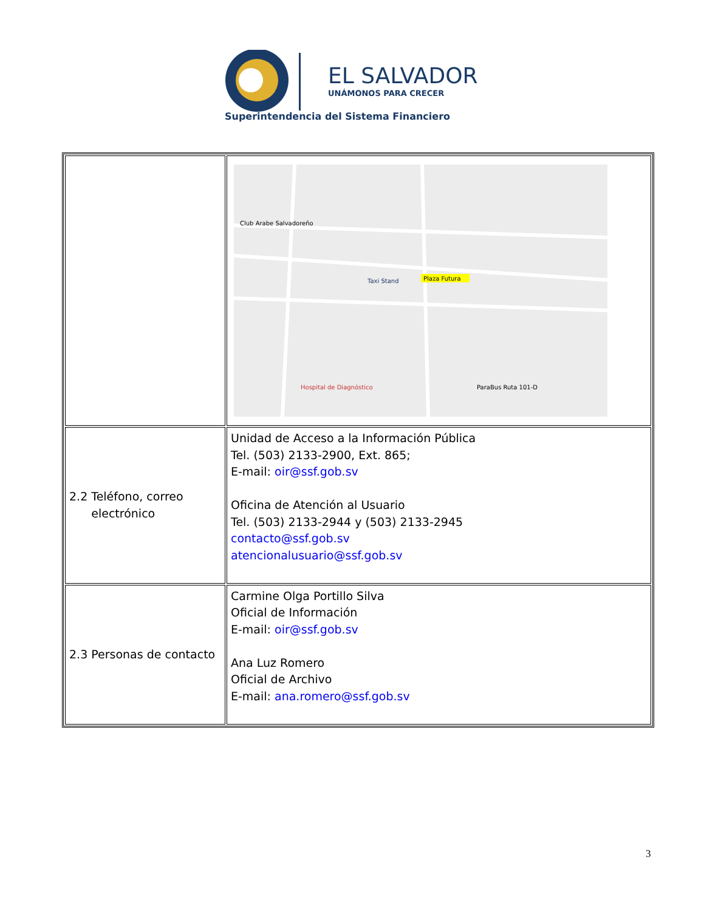EL SALVADOR
UNÁMONOS PARA CRECER
Superintendencia del Sistema Financiero
| | Plaza Futura Club Arabe Salvadoreño ParaBus Ruta 101-D Hospital de Diagnóstico Taxi Stand |
| 2.2 Teléfono, correo electrónico | Unidad de Acceso a la Información Pública Tel. (503) 2133-2900, Ext. 865; E-mail: oir@ssf.gob.sv Oficina de Atención al Usuario Tel. (503) 2133-2944 y (503) 2133-2945 contacto@ssf.gob.sv atencionalusuario@ssf.gob.sv |
| 2.3 Personas de contacto | Carmine Olga Portillo Silva Oficial de Información E-mail: oir@ssf.gob.sv Ana Luz Romero Oficial de Archivo E-mail: ana.romero@ssf.gob.sv |
3